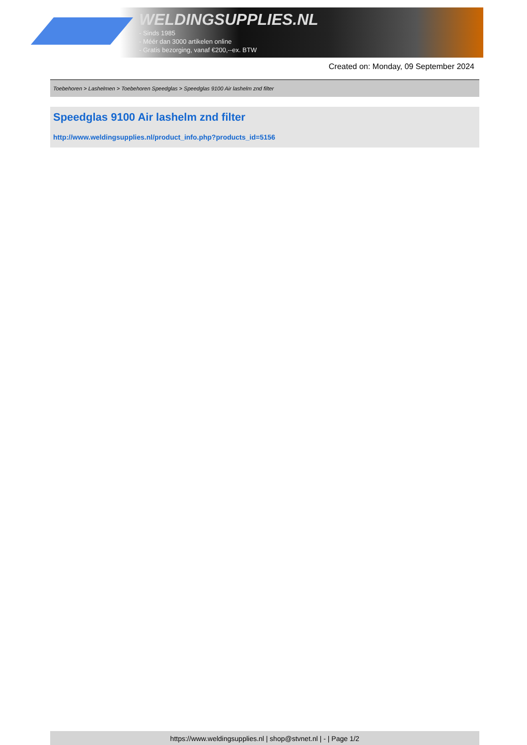WELDINGSUPPLIES.NL
- Sinds 1985
- Méér dan 3000 artikelen online
- Gratis bezorging, vanaf €200,--ex. BTW
Created on: Monday, 09 September 2024
Toebehoren > Lashelmen > Toebehoren Speedglas > Speedglas 9100 Air lashelm znd filter
Speedglas 9100 Air lashelm znd filter
http://www.weldingsupplies.nl/product_info.php?products_id=5156
https://www.weldingsupplies.nl | shop@stvnet.nl | - | Page 1/2